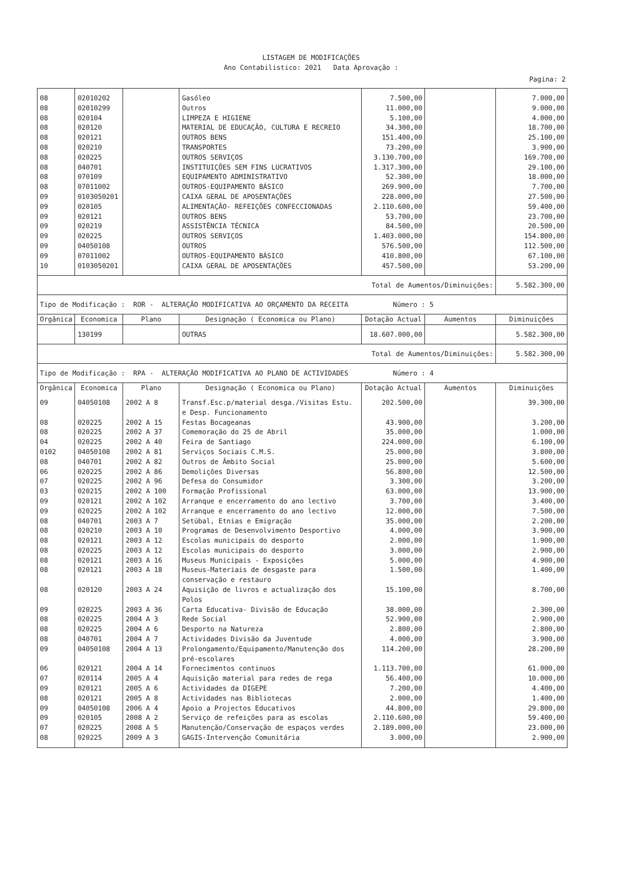LISTAGEM DE MODIFICAÇÕES
Ano Contabilistico: 2021 Data Aprovação :
Pagina: 2
| 08 | 02010202 | | Gasóleo | 7.500,00 | | 7.000,00 |
| 08 | 02010299 | | Outros | 11.000,00 | | 9.000,00 |
| 08 | 020104 | | LIMPEZA E HIGIENE | 5.100,00 | | 4.000,00 |
| 08 | 020120 | | MATERIAL DE EDUCAÇÃO, CULTURA E RECREIO | 34.300,00 | | 18.700,00 |
| 08 | 020121 | | OUTROS BENS | 151.400,00 | | 25.100,00 |
| 08 | 020210 | | TRANSPORTES | 73.200,00 | | 3.900,00 |
| 08 | 020225 | | OUTROS SERVIÇOS | 3.130.700,00 | | 169.700,00 |
| 08 | 040701 | | INSTITUIÇÕES SEM FINS LUCRATIVOS | 1.317.300,00 | | 29.100,00 |
| 08 | 070109 | | EQUIPAMENTO ADMINISTRATIVO | 52.300,00 | | 18.000,00 |
| 08 | 07011002 | | OUTROS-EQUIPAMENTO BÁSICO | 269.900,00 | | 7.700,00 |
| 09 | 0103050201 | | CAIXA GERAL DE APOSENTAÇÕES | 228.000,00 | | 27.500,00 |
| 09 | 020105 | | ALIMENTAÇÃO- REFEIÇÕES CONFECCIONADAS | 2.110.600,00 | | 59.400,00 |
| 09 | 020121 | | OUTROS BENS | 53.700,00 | | 23.700,00 |
| 09 | 020219 | | ASSISTÊNCIA TÉCNICA | 84.500,00 | | 20.500,00 |
| 09 | 020225 | | OUTROS SERVIÇOS | 1.403.000,00 | | 154.800,00 |
| 09 | 04050108 | | OUTROS | 576.500,00 | | 112.500,00 |
| 09 | 07011002 | | OUTROS-EQUIPAMENTO BÁSICO | 410.800,00 | | 67.100,00 |
| 10 | 0103050201 | | CAIXA GERAL DE APOSENTAÇÕES | 457.500,00 | | 53.200,00 |
| Total de Aumentos/Diminuições: | | | | | | 5.582.300,00 |
| Tipo de Modificação : ROR - ALTERAÇÃO MODIFICATIVA AO ORÇAMENTO DA RECEITA Número : 5 | | | | | | |
| Orgânica | Economica | Plano | Designação ( Economica ou Plano) | Dotação Actual | Aumentos | Diminuições |
| | 130199 | | OUTRAS | 18.607.000,00 | | 5.582.300,00 |
| Total de Aumentos/Diminuições: | | | | | | 5.582.300,00 |
| Tipo de Modificação : RPA - ALTERAÇÃO MODIFICATIVA AO PLANO DE ACTIVIDADES Número : 4 | | | | | | |
| Orgânica | Economica | Plano | Designação ( Economica ou Plano) | Dotação Actual | Aumentos | Diminuições |
| 09 | 04050108 | 2002 A 8 | Transf.Esc.p/material desga./Visitas Estu. e Desp. Funcionamento | 202.500,00 | | 39.300,00 |
| 08 | 020225 | 2002 A 15 | Festas Bocageanas | 43.900,00 | | 3.200,00 |
| 08 | 020225 | 2002 A 37 | Comemoração do 25 de Abril | 35.000,00 | | 1.000,00 |
| 04 | 020225 | 2002 A 40 | Feira de Santiago | 224.000,00 | | 6.100,00 |
| 0102 | 04050108 | 2002 A 81 | Serviços Sociais C.M.S. | 25.000,00 | | 3.800,00 |
| 08 | 040701 | 2002 A 82 | Outros de Âmbito Social | 25.000,00 | | 5.600,00 |
| 06 | 020225 | 2002 A 86 | Demolições Diversas | 56.800,00 | | 12.500,00 |
| 07 | 020225 | 2002 A 96 | Defesa do Consumidor | 3.300,00 | | 3.200,00 |
| 03 | 020215 | 2002 A 100 | Formação Profissional | 63.000,00 | | 13.900,00 |
| 09 | 020121 | 2002 A 102 | Arranque e encerramento do ano lectivo | 3.700,00 | | 3.400,00 |
| 09 | 020225 | 2002 A 102 | Arranque e encerramento do ano lectivo | 12.000,00 | | 7.500,00 |
| 08 | 040701 | 2003 A 7 | Setúbal, Etnias e Emigração | 35.000,00 | | 2.200,00 |
| 08 | 020210 | 2003 A 10 | Programas de Desenvolvimento Desportivo | 4.000,00 | | 3.900,00 |
| 08 | 020121 | 2003 A 12 | Escolas municipais do desporto | 2.000,00 | | 1.900,00 |
| 08 | 020225 | 2003 A 12 | Escolas municipais do desporto | 3.000,00 | | 2.900,00 |
| 08 | 020121 | 2003 A 16 | Museus Municipais - Exposições | 5.000,00 | | 4.900,00 |
| 08 | 020121 | 2003 A 18 | Museus-Materiais de desgaste para conservação e restauro | 1.500,00 | | 1.400,00 |
| 08 | 020120 | 2003 A 24 | Aquisição de livros e actualização dos Polos | 15.100,00 | | 8.700,00 |
| 09 | 020225 | 2003 A 36 | Carta Educativa- Divisão de Educação | 38.000,00 | | 2.300,00 |
| 08 | 020225 | 2004 A 3 | Rede Social | 52.900,00 | | 2.900,00 |
| 08 | 020225 | 2004 A 6 | Desporto na Natureza | 2.800,00 | | 2.800,00 |
| 08 | 040701 | 2004 A 7 | Actividades Divisão da Juventude | 4.000,00 | | 3.900,00 |
| 09 | 04050108 | 2004 A 13 | Prolongamento/Equipamento/Manutenção dos pré-escolares | 114.200,00 | | 28.200,00 |
| 06 | 020121 | 2004 A 14 | Fornecimentos continuos | 1.113.700,00 | | 61.000,00 |
| 07 | 020114 | 2005 A 4 | Aquisição material para redes de rega | 56.400,00 | | 10.000,00 |
| 09 | 020121 | 2005 A 6 | Actividades da DIGEPE | 7.200,00 | | 4.400,00 |
| 08 | 020121 | 2005 A 8 | Actividades nas Bibliotecas | 2.000,00 | | 1.400,00 |
| 09 | 04050108 | 2006 A 4 | Apoio a Projectos Educativos | 44.800,00 | | 29.800,00 |
| 09 | 020105 | 2008 A 2 | Serviço de refeições para as escolas | 2.110.600,00 | | 59.400,00 |
| 07 | 020225 | 2008 A 5 | Manutenção/Conservação de espaços verdes | 2.189.000,00 | | 23.000,00 |
| 08 | 020225 | 2009 A 3 | GAGIS-Intervenção Comunitária | 3.000,00 | | 2.900,00 |